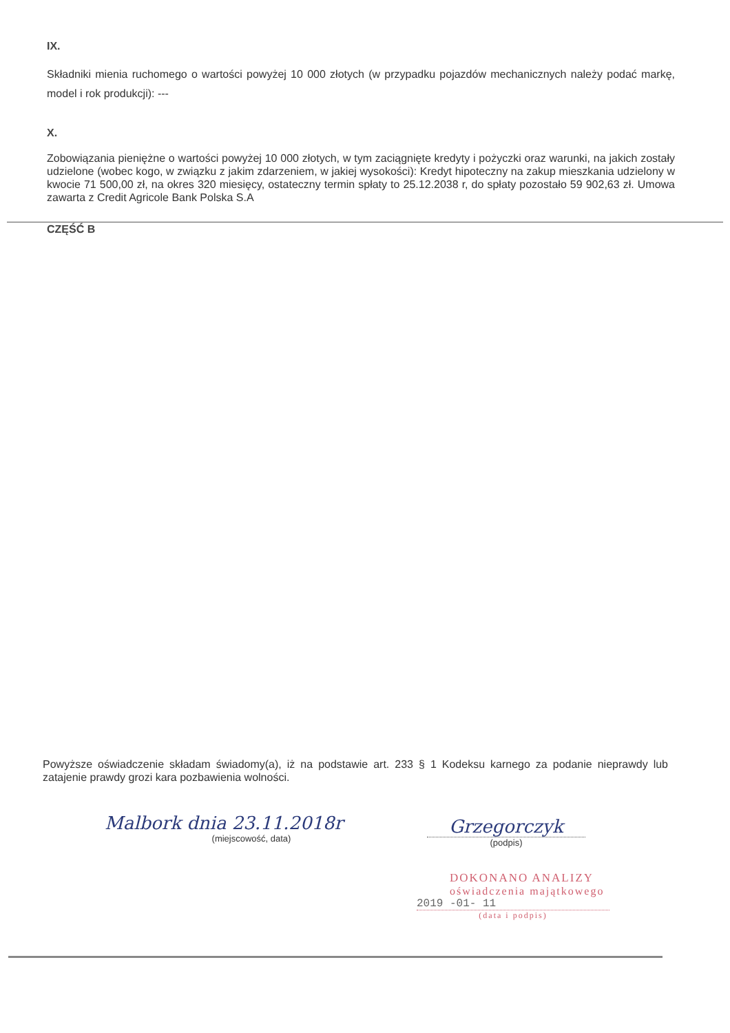IX.
Składniki mienia ruchomego o wartości powyżej 10 000 złotych (w przypadku pojazdów mechanicznych należy podać markę, model i rok produkcji): ---
X.
Zobowiązania pieniężne o wartości powyżej 10 000 złotych, w tym zaciągnięte kredyty i pożyczki oraz warunki, na jakich zostały udzielone (wobec kogo, w związku z jakim zdarzeniem, w jakiej wysokości): Kredyt hipoteczny na zakup mieszkania udzielony w kwocie 71 500,00 zł, na okres 320 miesięcy, ostateczny termin spłaty to 25.12.2038 r, do spłaty pozostało 59 902,63 zł. Umowa zawarta z Credit Agricole Bank Polska S.A
CZĘŚĆ B
Powyższe oświadczenie składam świadomy(a), iż na podstawie art. 233 § 1 Kodeksu karnego za podanie nieprawdy lub zatajenie prawdy grozi kara pozbawienia wolności.
Malbork dnia 23.11.2018r
(miejscowość, data)
Grzegorczyk
(podpis)
DOKONANO ANALIZY
oświadczenia majątkowego
2019 -01- 11
(data i podpis)